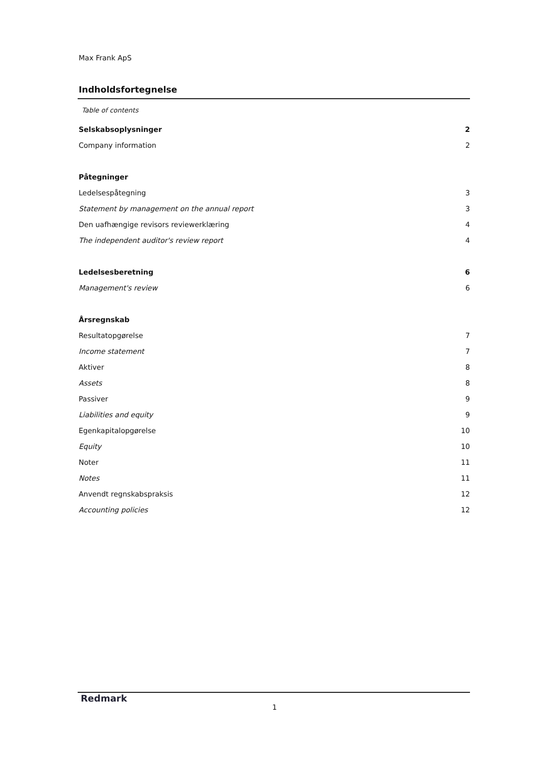Max Frank ApS
Indholdsfortegnelse
Table of contents
| Selskabsoplysninger | 2 |
| Company information | 2 |
| Påtegninger | |
| Ledelsespåtegning | 3 |
| Statement by management on the annual report | 3 |
| Den uafhængige revisors reviewerklæring | 4 |
| The independent auditor's review report | 4 |
| Ledelsesberetning | 6 |
| Management's review | 6 |
| Årsregnskab | |
| Resultatopgørelse | 7 |
| Income statement | 7 |
| Aktiver | 8 |
| Assets | 8 |
| Passiver | 9 |
| Liabilities and equity | 9 |
| Egenkapitalopgørelse | 10 |
| Equity | 10 |
| Noter | 11 |
| Notes | 11 |
| Anvendt regnskabspraksis | 12 |
| Accounting policies | 12 |
Redmark
1